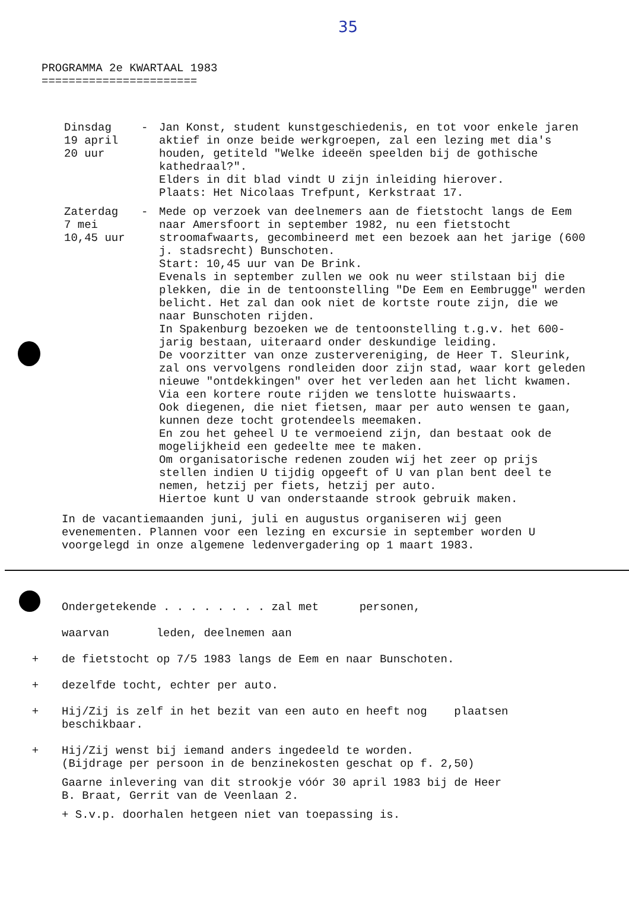35
PROGRAMMA 2e KWARTAAL 1983
=======================
Dinsdag
19 april
20 uur
- Jan Konst, student kunstgeschiedenis, en tot voor enkele jaren aktief in onze beide werkgroepen, zal een lezing met dia's houden, getiteld "Welke ideeën speelden bij de gothische kathedraal?".
Elders in dit blad vindt U zijn inleiding hierover.
Plaats: Het Nicolaas Trefpunt, Kerkstraat 17.
Zaterdag
7 mei
10,45 uur
- Mede op verzoek van deelnemers aan de fietstocht langs de Eem naar Amersfoort in september 1982, nu een fietstocht stroomafwaarts, gecombineerd met een bezoek aan het jarige (600 j. stadsrecht) Bunschoten.
Start: 10,45 uur van De Brink.
Evenals in september zullen we ook nu weer stilstaan bij die plekken, die in de tentoonstelling "De Eem en Eembrugge" werden belicht. Het zal dan ook niet de kortste route zijn, die we naar Bunschoten rijden.
In Spakenburg bezoeken we de tentoonstelling t.g.v. het 600-jarig bestaan, uiteraard onder deskundige leiding.
De voorzitter van onze zustervereniging, de Heer T. Sleurink, zal ons vervolgens rondleiden door zijn stad, waar kort geleden nieuwe "ontdekkingen" over het verleden aan het licht kwamen.
Via een kortere route rijden we tenslotte huiswaarts.
Ook diegenen, die niet fietsen, maar per auto wensen te gaan, kunnen deze tocht grotendeels meemaken.
En zou het geheel U te vermoeiend zijn, dan bestaat ook de mogelijkheid een gedeelte mee te maken.
Om organisatorische redenen zouden wij het zeer op prijs stellen indien U tijdig opgeeft of U van plan bent deel te nemen, hetzij per fiets, hetzij per auto.
Hiertoe kunt U van onderstaande strook gebruik maken.
In de vacantiemaanden juni, juli en augustus organiseren wij geen evenementen. Plannen voor een lezing en excursie in september worden U voorgelegd in onze algemene ledenvergadering op 1 maart 1983.
Ondergetekende . . . . . . . . zal met personen,
waarvan leden, deelnemen aan
+ de fietstocht op 7/5 1983 langs de Eem en naar Bunschoten.
+ dezelfde tocht, echter per auto.
+ Hij/Zij is zelf in het bezit van een auto en heeft nog plaatsen
beschikbaar.
+ Hij/Zij wenst bij iemand anders ingedeeld te worden.
(Bijdrage per persoon in de benzinekosten geschat op f. 2,50)
Gaarne inlevering van dit strookje vóór 30 april 1983 bij de Heer
B. Braat, Gerrit van de Veenlaan 2.
+ S.v.p. doorhalen hetgeen niet van toepassing is.